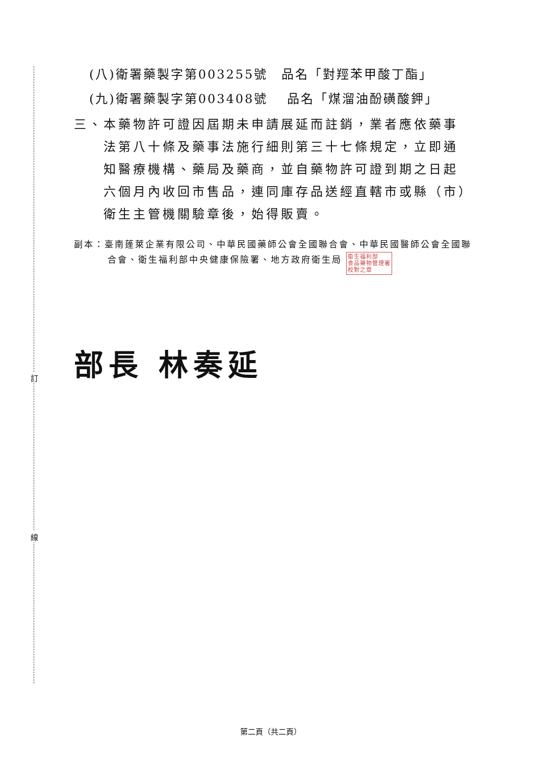訂
線
(八)衛署藥製字第003255號　品名「對羥苯甲酸丁酯」
(九)衛署藥製字第003408號　 品名「煤溜油酚磺酸鉀」
三、本藥物許可證因屆期未申請展延而註銷，業者應依藥事法第八十條及藥事法施行細則第三十七條規定，立即通知醫療機構、藥局及藥商，並自藥物許可證到期之日起六個月內收回市售品，連同庫存品送經直轄市或縣（市）衛生主管機關驗章後，始得販賣。
副本：臺南蓬萊企業有限公司、中華民國藥師公會全國聯合會、中華民國醫師公會全國聯合會、衛生福利部中央健康保險署、地方政府衛生局 衛生福利部
食品藥物管理署
校對之章
部長 林奏延
第二頁（共二頁）